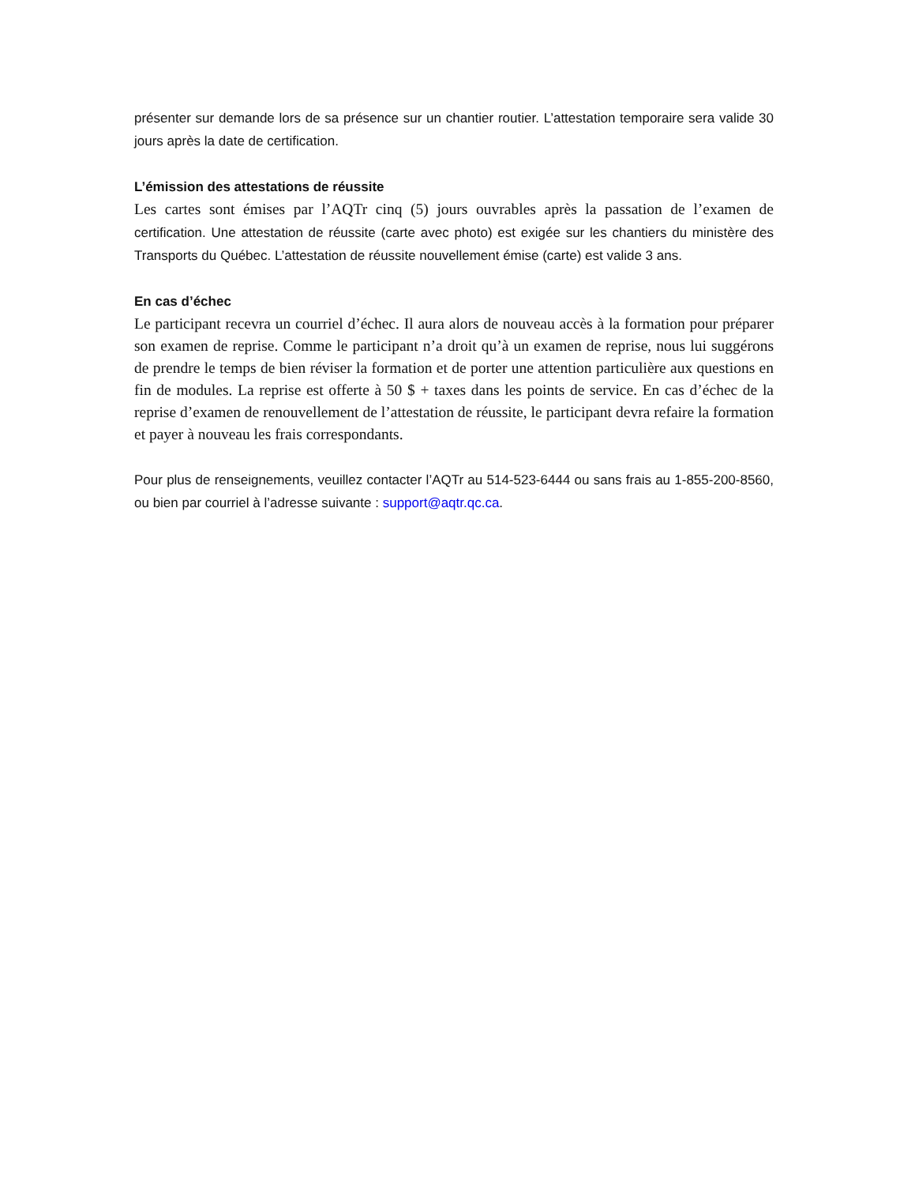présenter sur demande lors de sa présence sur un chantier routier. L’attestation temporaire sera valide 30 jours après la date de certification.
L’émission des attestations de réussite
Les cartes sont émises par l’AQTr cinq (5) jours ouvrables après la passation de l’examen de certification. Une attestation de réussite (carte avec photo) est exigée sur les chantiers du ministère des Transports du Québec. L’attestation de réussite nouvellement émise (carte) est valide 3 ans.
En cas d’échec
Le participant recevra un courriel d’échec. Il aura alors de nouveau accès à la formation pour préparer son examen de reprise. Comme le participant n’a droit qu’à un examen de reprise, nous lui suggérons de prendre le temps de bien réviser la formation et de porter une attention particulière aux questions en fin de modules. La reprise est offerte à 50 $ + taxes dans les points de service. En cas d’échec de la reprise d’examen de renouvellement de l’attestation de réussite, le participant devra refaire la formation et payer à nouveau les frais correspondants.
Pour plus de renseignements, veuillez contacter l’AQTr au 514-523-6444 ou sans frais au 1-855-200-8560, ou bien par courriel à l’adresse suivante : support@aqtr.qc.ca.